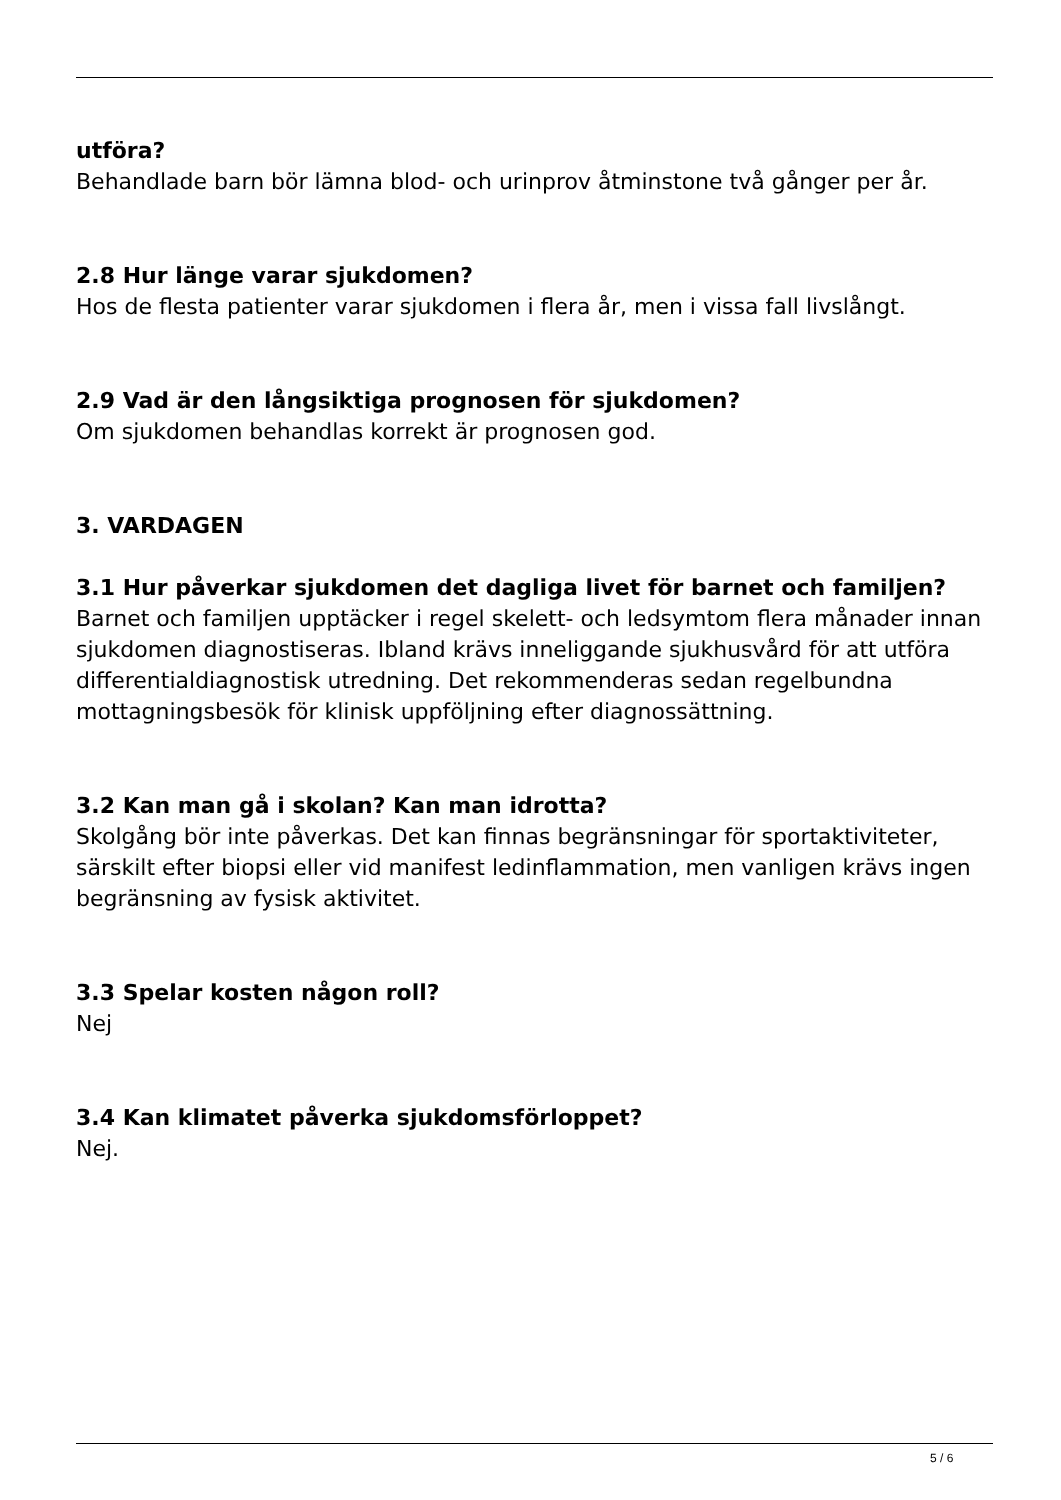utföra?
Behandlade barn bör lämna blod- och urinprov åtminstone två gånger per år.
2.8 Hur länge varar sjukdomen?
Hos de flesta patienter varar sjukdomen i flera år, men i vissa fall livslångt.
2.9 Vad är den långsiktiga prognosen för sjukdomen?
Om sjukdomen behandlas korrekt är prognosen god.
3. VARDAGEN
3.1 Hur påverkar sjukdomen det dagliga livet för barnet och familjen?
Barnet och familjen upptäcker i regel skelett- och ledsymtom flera månader innan sjukdomen diagnostiseras. Ibland krävs inneliggande sjukhusvård för att utföra differentialdiagnostisk utredning. Det rekommenderas sedan regelbundna mottagningsbesök för klinisk uppföljning efter diagnossättning.
3.2 Kan man gå i skolan? Kan man idrotta?
Skolgång bör inte påverkas. Det kan finnas begränsningar för sportaktiviteter, särskilt efter biopsi eller vid manifest ledinflammation, men vanligen krävs ingen begränsning av fysisk aktivitet.
3.3 Spelar kosten någon roll?
Nej
3.4 Kan klimatet påverka sjukdomsförloppet?
Nej.
5 / 6